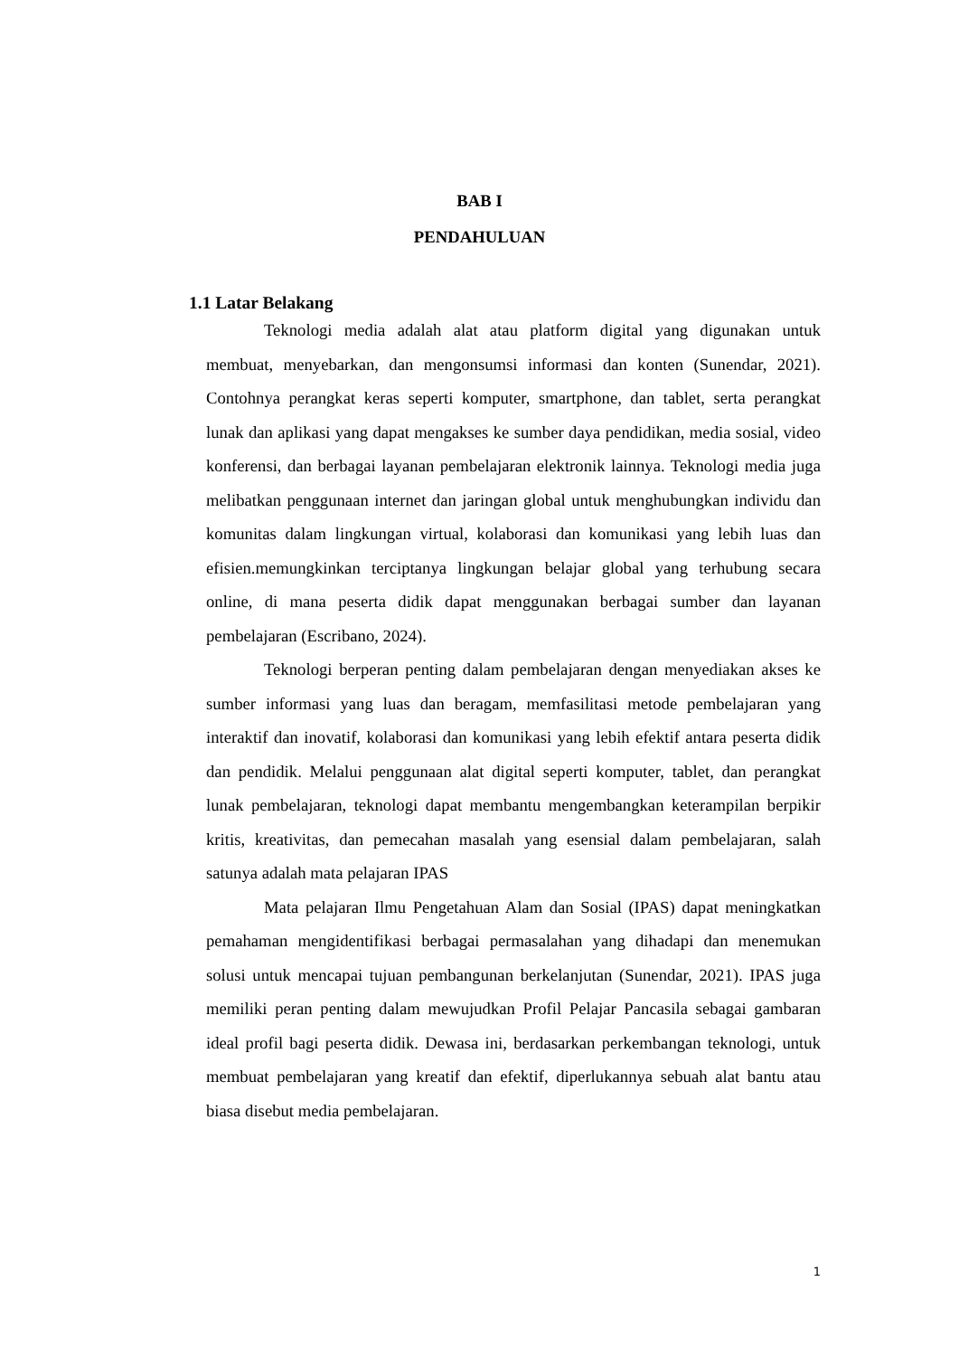BAB I
PENDAHULUAN
1.1 Latar Belakang
Teknologi media adalah alat atau platform digital yang digunakan untuk membuat, menyebarkan, dan mengonsumsi informasi dan konten (Sunendar, 2021). Contohnya perangkat keras seperti komputer, smartphone, dan tablet, serta perangkat lunak dan aplikasi yang dapat mengakses ke sumber daya pendidikan, media sosial, video konferensi, dan berbagai layanan pembelajaran elektronik lainnya. Teknologi media juga melibatkan penggunaan internet dan jaringan global untuk menghubungkan individu dan komunitas dalam lingkungan virtual, kolaborasi dan komunikasi yang lebih luas dan efisien.memungkinkan terciptanya lingkungan belajar global yang terhubung secara online, di mana peserta didik dapat menggunakan berbagai sumber dan layanan pembelajaran (Escribano, 2024).
Teknologi berperan penting dalam pembelajaran dengan menyediakan akses ke sumber informasi yang luas dan beragam, memfasilitasi metode pembelajaran yang interaktif dan inovatif, kolaborasi dan komunikasi yang lebih efektif antara peserta didik dan pendidik. Melalui penggunaan alat digital seperti komputer, tablet, dan perangkat lunak pembelajaran, teknologi dapat membantu mengembangkan keterampilan berpikir kritis, kreativitas, dan pemecahan masalah yang esensial dalam pembelajaran, salah satunya adalah mata pelajaran IPAS
Mata pelajaran Ilmu Pengetahuan Alam dan Sosial (IPAS) dapat meningkatkan pemahaman mengidentifikasi berbagai permasalahan yang dihadapi dan menemukan solusi untuk mencapai tujuan pembangunan berkelanjutan (Sunendar, 2021). IPAS juga memiliki peran penting dalam mewujudkan Profil Pelajar Pancasila sebagai gambaran ideal profil bagi peserta didik. Dewasa ini, berdasarkan perkembangan teknologi, untuk membuat pembelajaran yang kreatif dan efektif, diperlukannya sebuah alat bantu atau biasa disebut media pembelajaran.
1